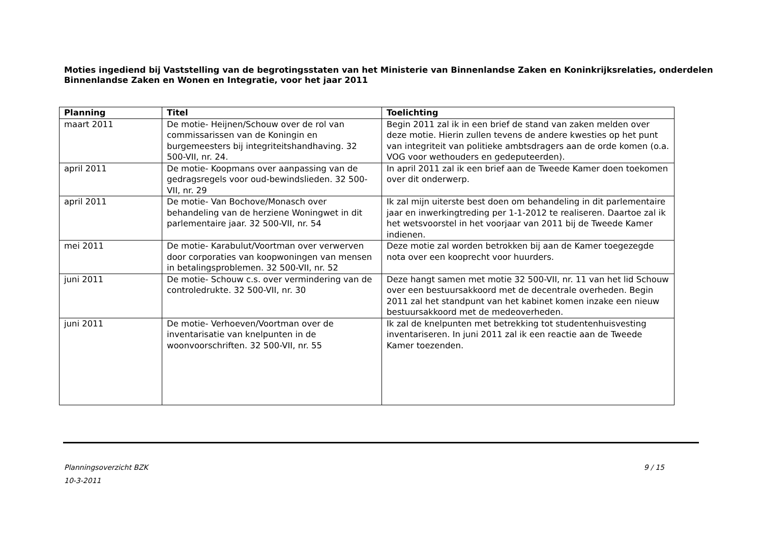Moties ingediend bij Vaststelling van de begrotingsstaten van het Ministerie van Binnenlandse Zaken en Koninkrijksrelaties, onderdelen Binnenlandse Zaken en Wonen en Integratie, voor het jaar 2011
| Planning | Titel | Toelichting |
| --- | --- | --- |
| maart 2011 | De motie- Heijnen/Schouw over de rol van commissarissen van de Koningin en burgemeesters bij integriteitshandhaving. 32 500-VII, nr. 24. | Begin 2011 zal ik in een brief de stand van zaken melden over deze motie. Hierin zullen tevens de andere kwesties op het punt van integriteit van politieke ambtsdragers aan de orde komen (o.a. VOG voor wethouders en gedeputeerden). |
| april 2011 | De motie- Koopmans over aanpassing van de gedragsregels voor oud-bewindslieden. 32 500-VII, nr. 29 | In april 2011 zal ik een brief aan de Tweede Kamer doen toekomen over dit onderwerp. |
| april 2011 | De motie- Van Bochove/Monasch over behandeling van de herziene Woningwet in dit parlementaire jaar. 32 500-VII, nr. 54 | Ik zal mijn uiterste best doen om behandeling in dit parlementaire jaar en inwerkingtreding per 1-1-2012 te realiseren. Daartoe zal ik het wetsvoorstel in het voorjaar van 2011 bij de Tweede Kamer indienen. |
| mei 2011 | De motie- Karabulut/Voortman over verwerven door corporaties van koopwoningen van mensen in betalingsproblemen. 32 500-VII, nr. 52 | Deze motie zal worden betrokken bij aan de Kamer toegezegde nota over een kooprecht voor huurders. |
| juni 2011 | De motie- Schouw c.s. over vermindering van de controledrukte. 32 500-VII, nr. 30 | Deze hangt samen met motie 32 500-VII, nr. 11 van het lid Schouw over een bestuursakkoord met de decentrale overheden. Begin 2011 zal het standpunt van het kabinet komen inzake een nieuw bestuursakkoord met de medeoverheden. |
| juni 2011 | De motie- Verhoeven/Voortman over de inventarisatie van knelpunten in de woonvoorschriften. 32 500-VII, nr. 55 | Ik zal de knelpunten met betrekking tot studentenhuisvesting inventariseren. In juni 2011 zal ik een reactie aan de Tweede Kamer toezenden. |
Planningsoverzicht BZK
10-3-2011
9 / 15